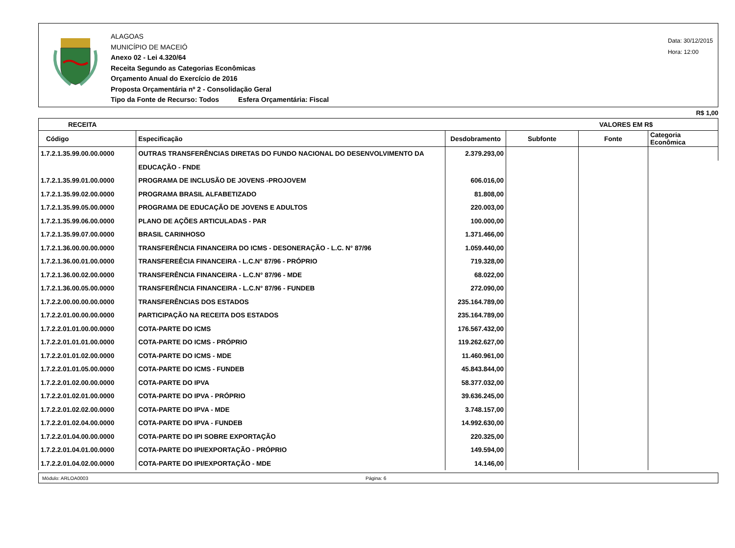ALAGOAS
MUNICÍPIO DE MACEIÓ
Anexo 02 - Lei 4.320/64
Receita Segundo as Categorias Econômicas
Orçamento Anual do Exercício de 2016
Proposta Orçamentária nº 2 - Consolidação Geral
Tipo da Fonte de Recurso: Todos Esfera Orçamentária: Fiscal
Data: 30/12/2015
Hora: 12:00
R$ 1,00
| RECEITA | VALORES EM R$ |
| --- | --- |
| Código | Especificação | Desdobramento | Subfonte | Fonte | Categoria Econômica |
| --- | --- | --- | --- | --- | --- |
| 1.7.2.1.35.99.00.00.0000 | OUTRAS TRANSFERÊNCIAS DIRETAS DO FUNDO NACIONAL DO DESENVOLVIMENTO DA | 2.379.293,00 | | | |
| | EDUCAÇÃO - FNDE | | | | |
| 1.7.2.1.35.99.01.00.0000 | PROGRAMA DE INCLUSÃO DE JOVENS -PROJOVEM | 606.016,00 | | | |
| 1.7.2.1.35.99.02.00.0000 | PROGRAMA BRASIL ALFABETIZADO | 81.808,00 | | | |
| 1.7.2.1.35.99.05.00.0000 | PROGRAMA DE EDUCAÇÃO DE JOVENS E ADULTOS | 220.003,00 | | | |
| 1.7.2.1.35.99.06.00.0000 | PLANO DE AÇÕES ARTICULADAS - PAR | 100.000,00 | | | |
| 1.7.2.1.35.99.07.00.0000 | BRASIL CARINHOSO | 1.371.466,00 | | | |
| 1.7.2.1.36.00.00.00.0000 | TRANSFERÊNCIA FINANCEIRA DO ICMS - DESONERAÇÃO - L.C. N° 87/96 | 1.059.440,00 | | | |
| 1.7.2.1.36.00.01.00.0000 | TRANSFEREÊCIA FINANCEIRA - L.C.N° 87/96 - PRÓPRIO | 719.328,00 | | | |
| 1.7.2.1.36.00.02.00.0000 | TRANSFERÊNCIA FINANCEIRA - L.C.N° 87/96 - MDE | 68.022,00 | | | |
| 1.7.2.1.36.00.05.00.0000 | TRANSFERÊNCIA FINANCEIRA - L.C.N° 87/96 - FUNDEB | 272.090,00 | | | |
| 1.7.2.2.00.00.00.00.0000 | TRANSFERÊNCIAS DOS ESTADOS | 235.164.789,00 | | | |
| 1.7.2.2.01.00.00.00.0000 | PARTICIPAÇÃO NA RECEITA DOS ESTADOS | 235.164.789,00 | | | |
| 1.7.2.2.01.01.00.00.0000 | COTA-PARTE DO ICMS | 176.567.432,00 | | | |
| 1.7.2.2.01.01.01.00.0000 | COTA-PARTE DO ICMS - PRÓPRIO | 119.262.627,00 | | | |
| 1.7.2.2.01.01.02.00.0000 | COTA-PARTE DO ICMS - MDE | 11.460.961,00 | | | |
| 1.7.2.2.01.01.05.00.0000 | COTA-PARTE DO ICMS - FUNDEB | 45.843.844,00 | | | |
| 1.7.2.2.01.02.00.00.0000 | COTA-PARTE DO IPVA | 58.377.032,00 | | | |
| 1.7.2.2.01.02.01.00.0000 | COTA-PARTE DO IPVA - PRÓPRIO | 39.636.245,00 | | | |
| 1.7.2.2.01.02.02.00.0000 | COTA-PARTE DO IPVA - MDE | 3.748.157,00 | | | |
| 1.7.2.2.01.02.04.00.0000 | COTA-PARTE DO IPVA - FUNDEB | 14.992.630,00 | | | |
| 1.7.2.2.01.04.00.00.0000 | COTA-PARTE DO IPI SOBRE EXPORTAÇÃO | 220.325,00 | | | |
| 1.7.2.2.01.04.01.00.0000 | COTA-PARTE DO IPI/EXPORTAÇÃO - PRÓPRIO | 149.594,00 | | | |
| 1.7.2.2.01.04.02.00.0000 | COTA-PARTE DO IPI/EXPORTAÇÃO - MDE | 14.146,00 | | | |
Módulo: ARLOA0003 Página: 6